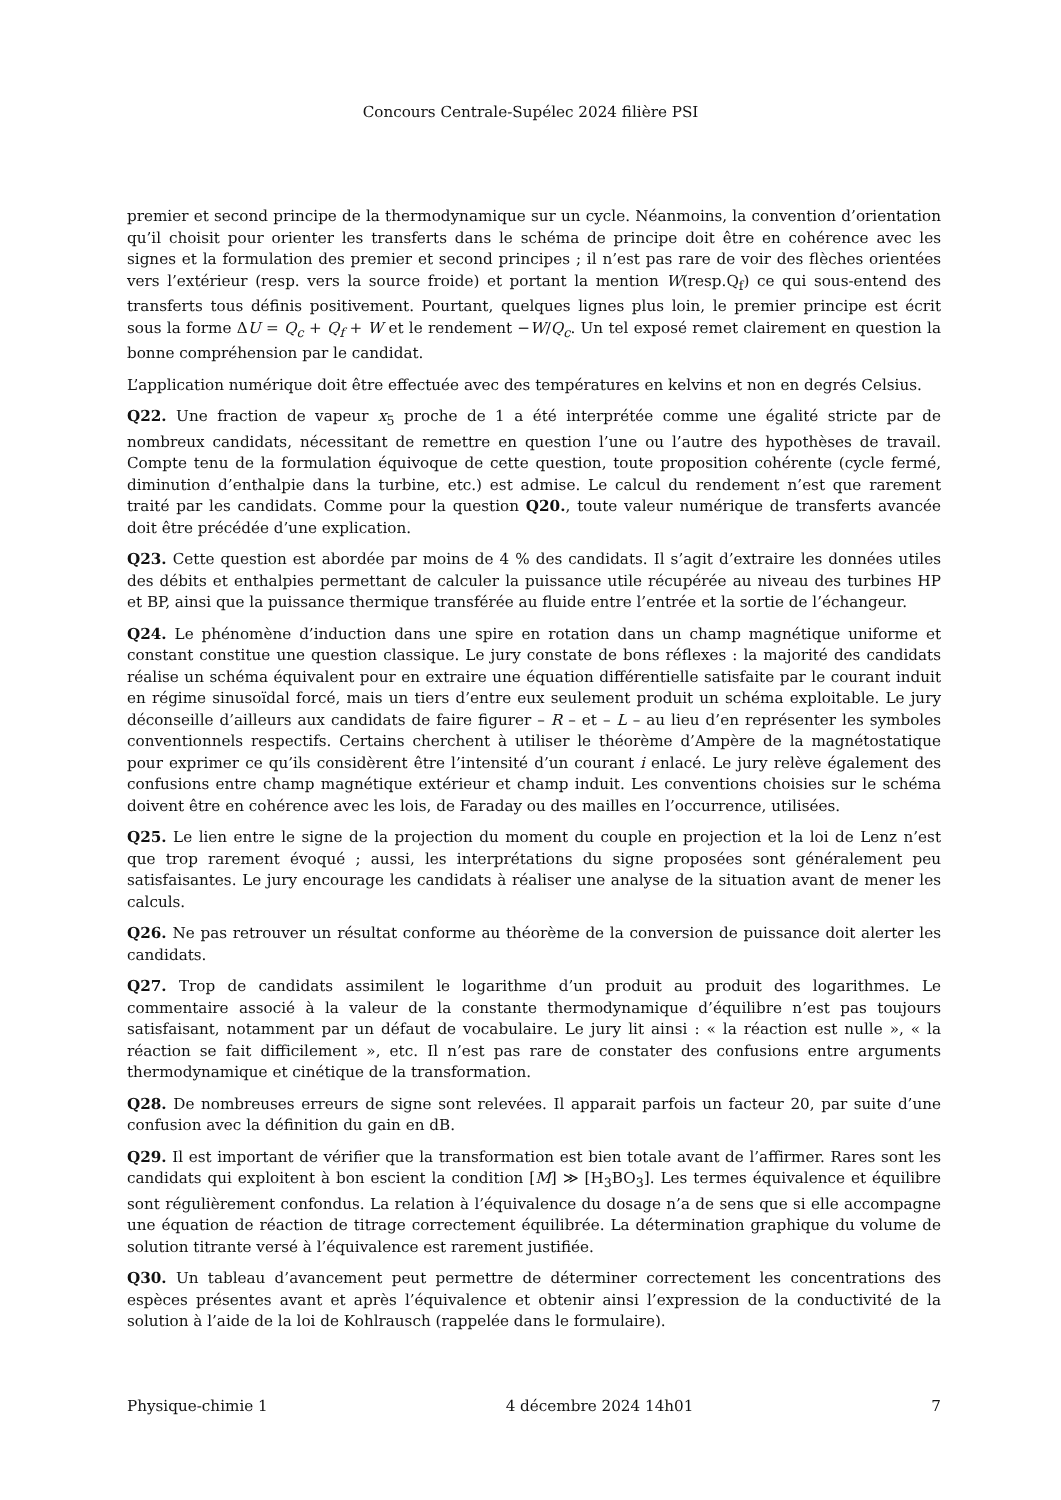Concours Centrale-Supélec 2024 filière PSI
premier et second principe de la thermodynamique sur un cycle. Néanmoins, la convention d’orientation qu’il choisit pour orienter les transferts dans le schéma de principe doit être en cohérence avec les signes et la formulation des premier et second principes ; il n’est pas rare de voir des flèches orientées vers l’extérieur (resp. vers la source froide) et portant la mention W(resp.Q<sub>f</sub>) ce qui sous-entend des transferts tous définis positivement. Pourtant, quelques lignes plus loin, le premier principe est écrit sous la forme ΔU = Q<sub>c</sub> + Q<sub>f</sub> + W et le rendement −W/Q<sub>c</sub>. Un tel exposé remet clairement en question la bonne compréhension par le candidat.
L’application numérique doit être effectuée avec des températures en kelvins et non en degrés Celsius.
Q22. Une fraction de vapeur x<sub>5</sub> proche de 1 a été interprétée comme une égalité stricte par de nombreux candidats, nécessitant de remettre en question l’une ou l’autre des hypothèses de travail. Compte tenu de la formulation équivoque de cette question, toute proposition cohérente (cycle fermé, diminution d’enthalpie dans la turbine, etc.) est admise. Le calcul du rendement n’est que rarement traité par les candidats. Comme pour la question Q20., toute valeur numérique de transferts avancée doit être précédée d’une explication.
Q23. Cette question est abordée par moins de 4 % des candidats. Il s’agit d’extraire les données utiles des débits et enthalpies permettant de calculer la puissance utile récupérée au niveau des turbines HP et BP, ainsi que la puissance thermique transférée au fluide entre l’entrée et la sortie de l’échangeur.
Q24. Le phénomène d’induction dans une spire en rotation dans un champ magnétique uniforme et constant constitue une question classique. Le jury constate de bons réflexes : la majorité des candidats réalise un schéma équivalent pour en extraire une équation différentielle satisfaite par le courant induit en régime sinusoïdal forcé, mais un tiers d’entre eux seulement produit un schéma exploitable. Le jury déconseille d’ailleurs aux candidats de faire figurer – R – et – L – au lieu d’en représenter les symboles conventionnels respectifs. Certains cherchent à utiliser le théorème d’Ampère de la magnétostatique pour exprimer ce qu’ils considèrent être l’intensité d’un courant i enlacé. Le jury relève également des confusions entre champ magnétique extérieur et champ induit. Les conventions choisies sur le schéma doivent être en cohérence avec les lois, de Faraday ou des mailles en l’occurrence, utilisées.
Q25. Le lien entre le signe de la projection du moment du couple en projection et la loi de Lenz n’est que trop rarement évoqué ; aussi, les interprétations du signe proposées sont généralement peu satisfaisantes. Le jury encourage les candidats à réaliser une analyse de la situation avant de mener les calculs.
Q26. Ne pas retrouver un résultat conforme au théorème de la conversion de puissance doit alerter les candidats.
Q27. Trop de candidats assimilent le logarithme d’un produit au produit des logarithmes. Le commentaire associé à la valeur de la constante thermodynamique d’équilibre n’est pas toujours satisfaisant, notamment par un défaut de vocabulaire. Le jury lit ainsi : « la réaction est nulle », « la réaction se fait difficilement », etc. Il n’est pas rare de constater des confusions entre arguments thermodynamique et cinétique de la transformation.
Q28. De nombreuses erreurs de signe sont relevées. Il apparait parfois un facteur 20, par suite d’une confusion avec la définition du gain en dB.
Q29. Il est important de vérifier que la transformation est bien totale avant de l’affirmer. Rares sont les candidats qui exploitent à bon escient la condition [M] ≫ [H<sub>3</sub>BO<sub>3</sub>]. Les termes équivalence et équilibre sont régulièrement confondus. La relation à l’équivalence du dosage n’a de sens que si elle accompagne une équation de réaction de titrage correctement équilibrée. La détermination graphique du volume de solution titrante versé à l’équivalence est rarement justifiée.
Q30. Un tableau d’avancement peut permettre de déterminer correctement les concentrations des espèces présentes avant et après l’équivalence et obtenir ainsi l’expression de la conductivité de la solution à l’aide de la loi de Kohlrausch (rappelée dans le formulaire).
Physique-chimie 1 4 décembre 2024 14h01 7